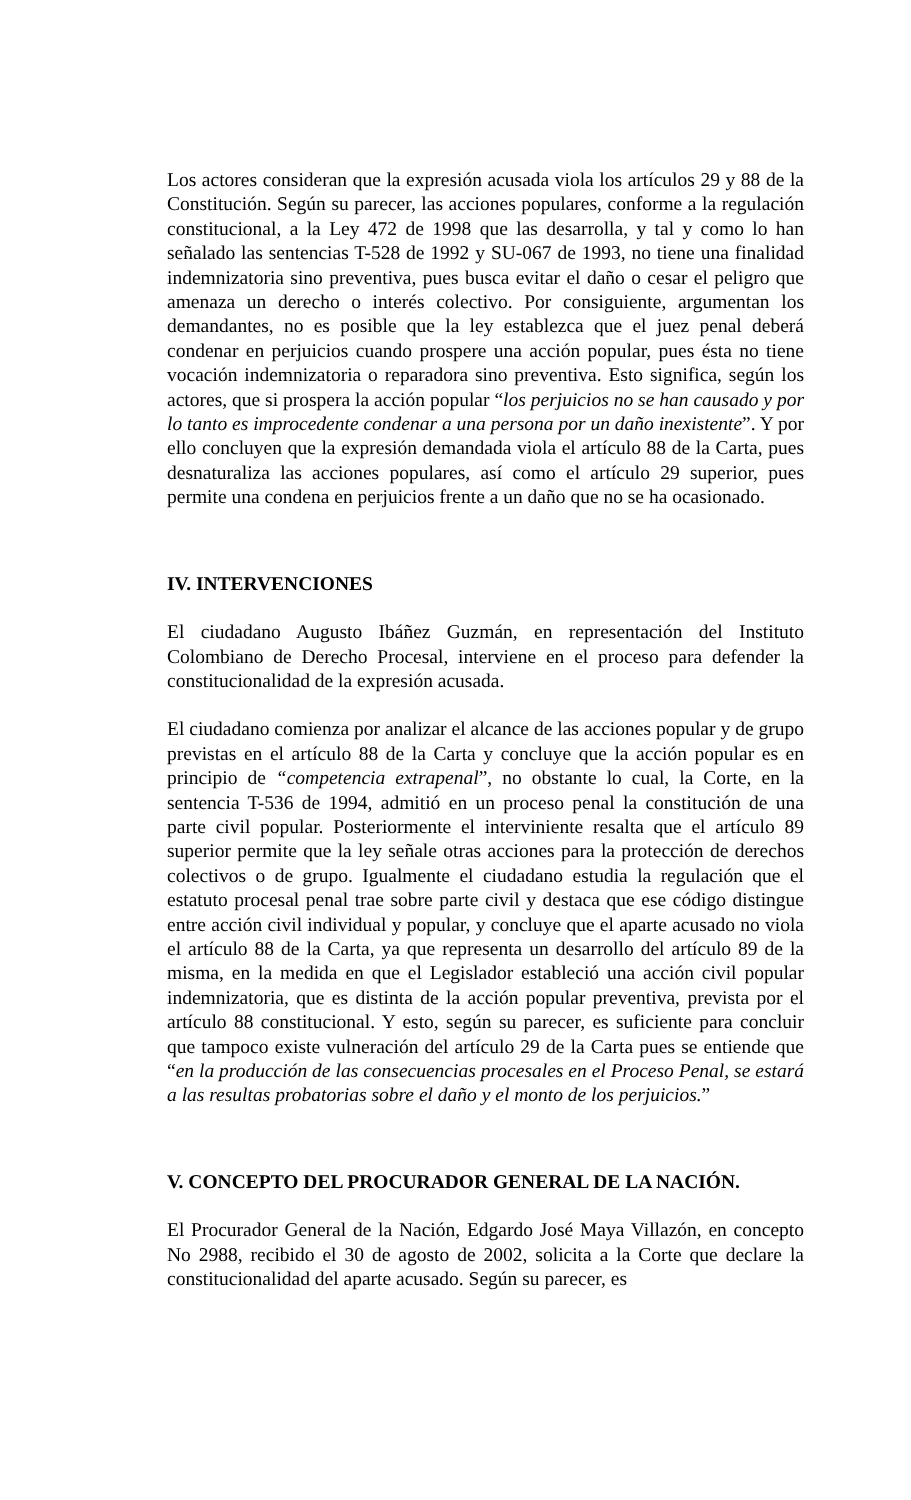Los actores consideran que la expresión acusada viola los artículos 29 y 88 de la Constitución. Según su parecer, las acciones populares, conforme a la regulación constitucional, a la Ley 472 de 1998 que las desarrolla, y tal y como lo han señalado las sentencias T-528 de 1992 y SU-067 de 1993, no tiene una finalidad indemnizatoria sino preventiva, pues busca evitar el daño o cesar el peligro que amenaza un derecho o interés colectivo. Por consiguiente, argumentan los demandantes, no es posible que la ley establezca que el juez penal deberá condenar en perjuicios cuando prospere una acción popular, pues ésta no tiene vocación indemnizatoria o reparadora sino preventiva. Esto significa, según los actores, que si prospera la acción popular “los perjuicios no se han causado y por lo tanto es improcedente condenar a una persona por un daño inexistente”. Y por ello concluyen que la expresión demandada viola el artículo 88 de la Carta, pues desnaturaliza las acciones populares, así como el artículo 29 superior, pues permite una condena en perjuicios frente a un daño que no se ha ocasionado.
IV. INTERVENCIONES
El ciudadano Augusto Ibáñez Guzmán, en representación del Instituto Colombiano de Derecho Procesal, interviene en el proceso para defender la constitucionalidad de la expresión acusada.
El ciudadano comienza por analizar el alcance de las acciones popular y de grupo previstas en el artículo 88 de la Carta y concluye que la acción popular es en principio de “competencia extrapenal”, no obstante lo cual, la Corte, en la sentencia T-536 de 1994, admitió en un proceso penal la constitución de una parte civil popular. Posteriormente el interviniente resalta que el artículo 89 superior permite que la ley señale otras acciones para la protección de derechos colectivos o de grupo. Igualmente el ciudadano estudia la regulación que el estatuto procesal penal trae sobre parte civil y destaca que ese código distingue entre acción civil individual y popular, y concluye que el aparte acusado no viola el artículo 88 de la Carta, ya que representa un desarrollo del artículo 89 de la misma, en la medida en que el Legislador estableció una acción civil popular indemnizatoria, que es distinta de la acción popular preventiva, prevista por el artículo 88 constitucional. Y esto, según su parecer, es suficiente para concluir que tampoco existe vulneración del artículo 29 de la Carta pues se entiende que “en la producción de las consecuencias procesales en el Proceso Penal, se estará a las resultas probatorias sobre el daño y el monto de los perjuicios.”
V. CONCEPTO DEL PROCURADOR GENERAL DE LA NACIÓN.
El Procurador General de la Nación, Edgardo José Maya Villazón, en concepto No 2988, recibido el 30 de agosto de 2002, solicita a la Corte que declare la constitucionalidad del aparte acusado. Según su parecer, es